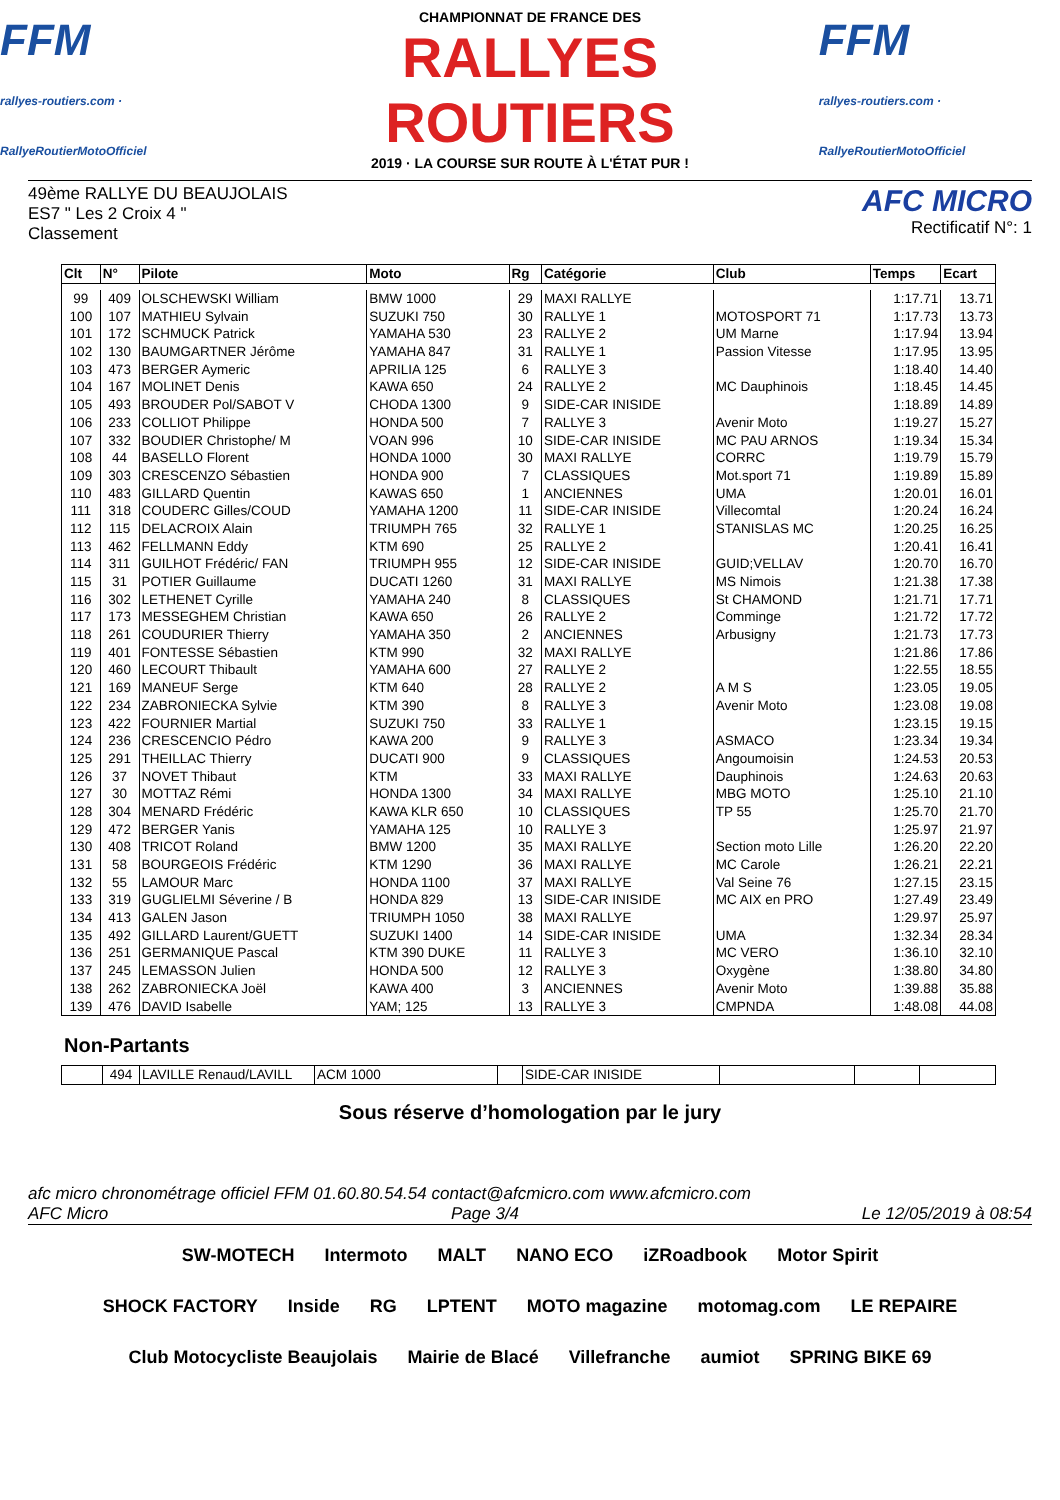FFM
rallyes-routiers.com · RallyeRoutierMotoOfficiel
CHAMPIONNAT DE FRANCE DES
RALLYES ROUTIERS
2019 · LA COURSE SUR ROUTE À L'ÉTAT PUR !
FFM
rallyes-routiers.com · RallyeRoutierMotoOfficiel
49ème RALLYE DU BEAUJOLAIS
ES7 " Les 2 Croix 4 "
Classement
AFC MICRO
Rectificatif N°: 1
| Clt | N° | Pilote | Moto | Rg | Catégorie | Club | Temps | Ecart |
| --- | --- | --- | --- | --- | --- | --- | --- | --- |
| 99 | 409 | OLSCHEWSKI William | BMW 1000 | 29 | MAXI RALLYE | | 1:17.71 | 13.71 |
| 100 | 107 | MATHIEU Sylvain | SUZUKI 750 | 30 | RALLYE 1 | MOTOSPORT 71 | 1:17.73 | 13.73 |
| 101 | 172 | SCHMUCK Patrick | YAMAHA 530 | 23 | RALLYE 2 | UM Marne | 1:17.94 | 13.94 |
| 102 | 130 | BAUMGARTNER Jérôme | YAMAHA 847 | 31 | RALLYE 1 | Passion Vitesse | 1:17.95 | 13.95 |
| 103 | 473 | BERGER Aymeric | APRILIA 125 | 6 | RALLYE 3 | | 1:18.40 | 14.40 |
| 104 | 167 | MOLINET Denis | KAWA 650 | 24 | RALLYE 2 | MC Dauphinois | 1:18.45 | 14.45 |
| 105 | 493 | BROUDER Pol/SABOT V | CHODA 1300 | 9 | SIDE-CAR INISIDE | | 1:18.89 | 14.89 |
| 106 | 233 | COLLIOT Philippe | HONDA 500 | 7 | RALLYE 3 | Avenir Moto | 1:19.27 | 15.27 |
| 107 | 332 | BOUDIER Christophe/ M | VOAN 996 | 10 | SIDE-CAR INISIDE | MC PAU ARNOS | 1:19.34 | 15.34 |
| 108 | 44 | BASELLO Florent | HONDA 1000 | 30 | MAXI RALLYE | CORRC | 1:19.79 | 15.79 |
| 109 | 303 | CRESCENZO Sébastien | HONDA 900 | 7 | CLASSIQUES | Mot.sport 71 | 1:19.89 | 15.89 |
| 110 | 483 | GILLARD Quentin | KAWAS 650 | 1 | ANCIENNES | UMA | 1:20.01 | 16.01 |
| 111 | 318 | COUDERC Gilles/COUD | YAMAHA 1200 | 11 | SIDE-CAR INISIDE | Villecomtal | 1:20.24 | 16.24 |
| 112 | 115 | DELACROIX Alain | TRIUMPH 765 | 32 | RALLYE 1 | STANISLAS MC | 1:20.25 | 16.25 |
| 113 | 462 | FELLMANN Eddy | KTM 690 | 25 | RALLYE 2 | | 1:20.41 | 16.41 |
| 114 | 311 | GUILHOT Frédéric/ FAN | TRIUMPH 955 | 12 | SIDE-CAR INISIDE | GUID;VELLAV | 1:20.70 | 16.70 |
| 115 | 31 | POTIER Guillaume | DUCATI 1260 | 31 | MAXI RALLYE | MS Nimois | 1:21.38 | 17.38 |
| 116 | 302 | LETHENET Cyrille | YAMAHA 240 | 8 | CLASSIQUES | St CHAMOND | 1:21.71 | 17.71 |
| 117 | 173 | MESSEGHEM Christian | KAWA 650 | 26 | RALLYE 2 | Comminge | 1:21.72 | 17.72 |
| 118 | 261 | COUDURIER Thierry | YAMAHA 350 | 2 | ANCIENNES | Arbusigny | 1:21.73 | 17.73 |
| 119 | 401 | FONTESSE Sébastien | KTM 990 | 32 | MAXI RALLYE | | 1:21.86 | 17.86 |
| 120 | 460 | LECOURT Thibault | YAMAHA 600 | 27 | RALLYE 2 | | 1:22.55 | 18.55 |
| 121 | 169 | MANEUF Serge | KTM 640 | 28 | RALLYE 2 | A M S | 1:23.05 | 19.05 |
| 122 | 234 | ZABRONIECKA Sylvie | KTM 390 | 8 | RALLYE 3 | Avenir Moto | 1:23.08 | 19.08 |
| 123 | 422 | FOURNIER Martial | SUZUKI 750 | 33 | RALLYE 1 | | 1:23.15 | 19.15 |
| 124 | 236 | CRESCENCIO Pédro | KAWA 200 | 9 | RALLYE 3 | ASMACO | 1:23.34 | 19.34 |
| 125 | 291 | THEILLAC Thierry | DUCATI 900 | 9 | CLASSIQUES | Angoumoisin | 1:24.53 | 20.53 |
| 126 | 37 | NOVET Thibaut | KTM | 33 | MAXI RALLYE | Dauphinois | 1:24.63 | 20.63 |
| 127 | 30 | MOTTAZ Rémi | HONDA 1300 | 34 | MAXI RALLYE | MBG MOTO | 1:25.10 | 21.10 |
| 128 | 304 | MENARD Frédéric | KAWA KLR 650 | 10 | CLASSIQUES | TP 55 | 1:25.70 | 21.70 |
| 129 | 472 | BERGER Yanis | YAMAHA 125 | 10 | RALLYE 3 | | 1:25.97 | 21.97 |
| 130 | 408 | TRICOT Roland | BMW 1200 | 35 | MAXI RALLYE | Section moto Lille | 1:26.20 | 22.20 |
| 131 | 58 | BOURGEOIS Frédéric | KTM 1290 | 36 | MAXI RALLYE | MC Carole | 1:26.21 | 22.21 |
| 132 | 55 | LAMOUR Marc | HONDA 1100 | 37 | MAXI RALLYE | Val Seine 76 | 1:27.15 | 23.15 |
| 133 | 319 | GUGLIELMI Séverine / B | HONDA 829 | 13 | SIDE-CAR INISIDE | MC AIX en PRO | 1:27.49 | 23.49 |
| 134 | 413 | GALEN Jason | TRIUMPH 1050 | 38 | MAXI RALLYE | | 1:29.97 | 25.97 |
| 135 | 492 | GILLARD Laurent/GUETT | SUZUKI 1400 | 14 | SIDE-CAR INISIDE | UMA | 1:32.34 | 28.34 |
| 136 | 251 | GERMANIQUE Pascal | KTM 390 DUKE | 11 | RALLYE 3 | MC VERO | 1:36.10 | 32.10 |
| 137 | 245 | LEMASSON Julien | HONDA 500 | 12 | RALLYE 3 | Oxygène | 1:38.80 | 34.80 |
| 138 | 262 | ZABRONIECKA Joël | KAWA 400 | 3 | ANCIENNES | Avenir Moto | 1:39.88 | 35.88 |
| 139 | 476 | DAVID Isabelle | YAM; 125 | 13 | RALLYE 3 | CMPNDA | 1:48.08 | 44.08 |
Non-Partants
| | 494 | LAVILLE Renaud/LAVILL | ACM 1000 | | SIDE-CAR INISIDE | | | |
Sous réserve d’homologation par le jury
afc micro chronométrage officiel FFM 01.60.80.54.54 contact@afcmicro.com www.afcmicro.com
AFC Micro Page 3/4 Le 12/05/2019 à 08:54
SW-MOTECH Intermoto MALT NANO ECO iZRoadbook Motor Spirit SHOCK FACTORY Inside RG LPTENT MOTO magazine motomag.com LE REPAIRE Club Motocycliste Beaujolais Mairie de Blacé Villefranche aumiot SPRING BIKE 69